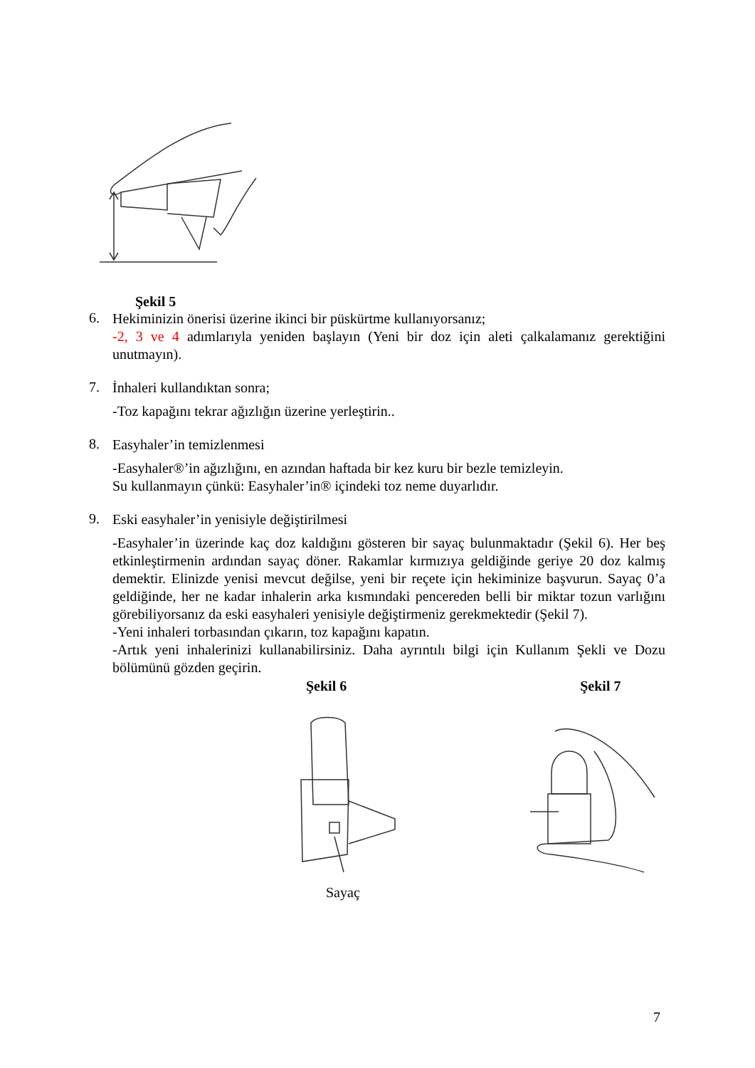Şekil 5
6.
Hekiminizin önerisi üzerine ikinci bir püskürtme kullanıyorsanız;
-2, 3 ve 4 adımlarıyla yeniden başlayın (Yeni bir doz için aleti çalkalamanız gerektiğini unutmayın).
7.
İnhaleri kullandıktan sonra;
-Toz kapağını tekrar ağızlığın üzerine yerleştirin..
8.
Easyhaler’in temizlenmesi
-Easyhaler®’in ağızlığını, en azından haftada bir kez kuru bir bezle temizleyin.
Su kullanmayın çünkü: Easyhaler’in® içindeki toz neme duyarlıdır.
9.
Eski easyhaler’in yenisiyle değiştirilmesi
-Easyhaler’in üzerinde kaç doz kaldığını gösteren bir sayaç bulunmaktadır (Şekil 6). Her beş etkinleştirmenin ardından sayaç döner. Rakamlar kırmızıya geldiğinde geriye 20 doz kalmış demektir. Elinizde yenisi mevcut değilse, yeni bir reçete için hekiminize başvurun. Sayaç 0’a geldiğinde, her ne kadar inhalerin arka kısmındaki pencereden belli bir miktar tozun varlığını görebiliyorsanız da eski easyhaleri yenisiyle değiştirmeniz gerekmektedir (Şekil 7).
-Yeni inhaleri torbasından çıkarın, toz kapağını kapatın.
-Artık yeni inhalerinizi kullanabilirsiniz. Daha ayrıntılı bilgi için Kullanım Şekli ve Dozu bölümünü gözden geçirin.
Şekil 6 Şekil 7
Sayaç
7